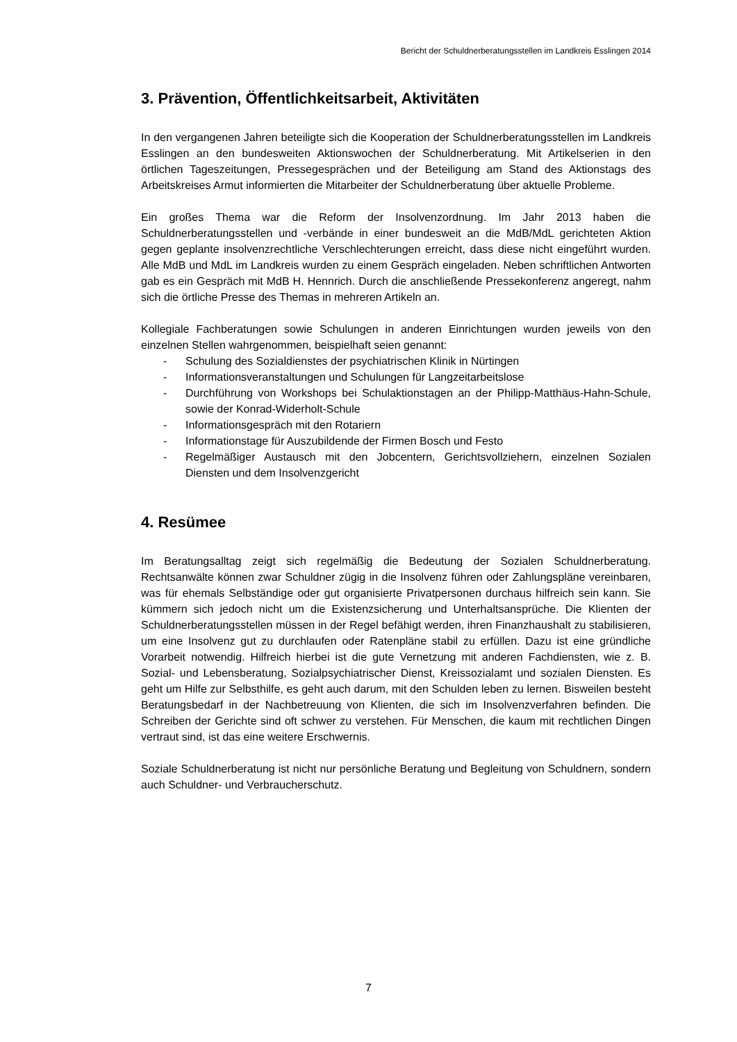Bericht der Schuldnerberatungsstellen im Landkreis Esslingen 2014
3. Prävention, Öffentlichkeitsarbeit, Aktivitäten
In den vergangenen Jahren beteiligte sich die Kooperation der Schuldnerberatungs­stellen im Landkreis Esslingen an den bundesweiten Aktionswochen der Schuldner­beratung. Mit Artikelserien in den örtlichen Tageszeitungen, Pressegesprächen und der Beteiligung am Stand des Aktionstags des Arbeitskreises Armut informierten die Mitarbeiter der Schuldnerberatung über aktuelle Probleme.
Ein großes Thema war die Reform der Insolvenzordnung. Im Jahr 2013 haben die Schuldnerberatungsstellen und -verbände in einer bundesweit an die MdB/MdL ge­richteten Aktion gegen geplante insolvenzrechtliche Verschlechterungen erreicht, dass diese nicht eingeführt wurden. Alle MdB und MdL im Landkreis wurden zu ei­nem Gespräch eingeladen. Neben schriftlichen Antworten gab es ein Gespräch mit MdB H. Hennrich. Durch die anschließende Pressekonferenz angeregt, nahm sich die örtliche Presse des Themas in mehreren Artikeln an.
Kollegiale Fachberatungen sowie Schulungen in anderen Einrichtungen wurden je­weils von den einzelnen Stellen wahrgenommen, beispielhaft seien genannt:
- Schulung des Sozialdienstes der psychiatrischen Klinik in Nürtingen
- Informationsveranstaltungen und Schulungen für Langzeitarbeitslose
- Durchführung von Workshops bei Schulaktionstagen an der Philipp-Matthäus-Hahn-Schule, sowie der Konrad-Widerholt-Schule
- Informationsgespräch mit den Rotariern
- Informationstage für Auszubildende der Firmen Bosch und Festo
- Regelmäßiger Austausch mit den Jobcentern, Gerichtsvollziehern, einzelnen Sozialen Diensten und dem Insolvenzgericht
4. Resümee
Im Beratungsalltag zeigt sich regelmäßig die Bedeutung der Sozialen Schuldnerbe­ratung. Rechtsanwälte können zwar Schuldner zügig in die Insolvenz führen oder Zahlungspläne vereinbaren, was für ehemals Selbständige oder gut organisierte Privatpersonen durchaus hilfreich sein kann. Sie kümmern sich jedoch nicht um die Existenzsicherung und Unterhaltsansprüche. Die Klienten der Schuldnerberatungs­stellen müssen in der Regel befähigt werden, ihren Finanzhaushalt zu stabilisieren, um eine Insolvenz gut zu durchlaufen oder Ratenpläne stabil zu erfüllen. Dazu ist eine gründliche Vorarbeit notwendig. Hilfreich hierbei ist die gute Vernetzung mit anderen Fachdiensten, wie z. B. Sozial- und Lebensberatung, Sozialpsychiatrischer Dienst, Kreissozialamt und sozialen Diensten. Es geht um Hilfe zur Selbsthilfe, es geht auch darum, mit den Schulden leben zu lernen. Bisweilen besteht Beratungs­bedarf in der Nachbetreuung von Klienten, die sich im Insolvenzverfahren befinden. Die Schreiben der Gerichte sind oft schwer zu verstehen. Für Menschen, die kaum mit rechtlichen Dingen vertraut sind, ist das eine weitere Erschwernis.
Soziale Schuldnerberatung ist nicht nur persönliche Beratung und Begleitung von Schuldnern, sondern auch Schuldner- und Verbraucherschutz.
7